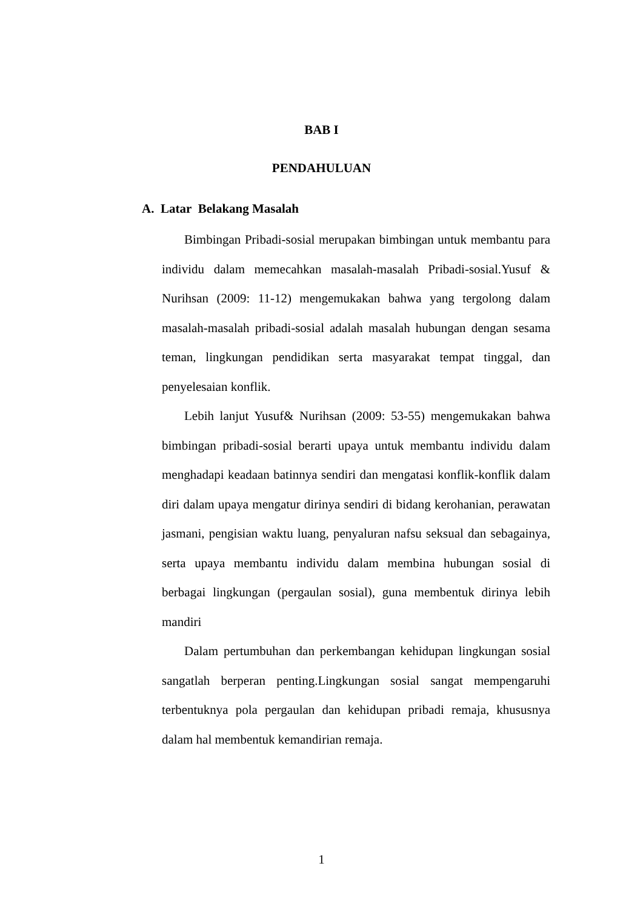BAB I
PENDAHULUAN
A. Latar Belakang Masalah
Bimbingan Pribadi-sosial merupakan bimbingan untuk membantu para individu dalam memecahkan masalah-masalah Pribadi-sosial.Yusuf & Nurihsan (2009: 11-12) mengemukakan bahwa yang tergolong dalam masalah-masalah pribadi-sosial adalah masalah hubungan dengan sesama teman, lingkungan pendidikan serta masyarakat tempat tinggal, dan penyelesaian konflik.
Lebih lanjut Yusuf& Nurihsan (2009: 53-55) mengemukakan bahwa bimbingan pribadi-sosial berarti upaya untuk membantu individu dalam menghadapi keadaan batinnya sendiri dan mengatasi konflik-konflik dalam diri dalam upaya mengatur dirinya sendiri di bidang kerohanian, perawatan jasmani, pengisian waktu luang, penyaluran nafsu seksual dan sebagainya, serta upaya membantu individu dalam membina hubungan sosial di berbagai lingkungan (pergaulan sosial), guna membentuk dirinya lebih mandiri
Dalam pertumbuhan dan perkembangan kehidupan lingkungan sosial sangatlah berperan penting.Lingkungan sosial sangat mempengaruhi terbentuknya pola pergaulan dan kehidupan pribadi remaja, khususnya dalam hal membentuk kemandirian remaja.
1